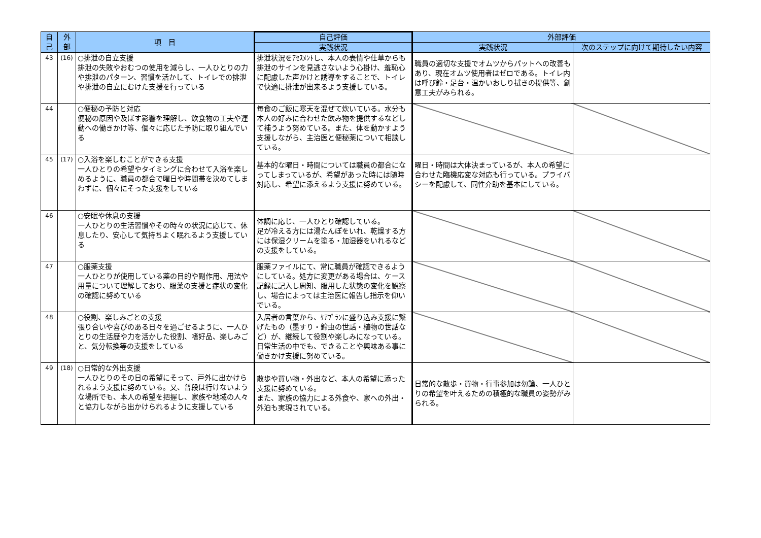| 自 己 | 外 部 | 項 目 | 自己評価 | 外部評価 | |
| --- | --- | --- | --- | --- | --- |
| | | | 実践状況 | 実践状況 | 次のステップに向けて期待したい内容 |
| 43 | (16) | ○排泄の自立支援 排泄の失敗やおむつの使用を減らし、一人ひとりの力や排泄のパターン、習慣を活かして、トイレでの排泄や排泄の自立にむけた支援を行っている | 排泄状況をｱｾｽﾒﾝﾄし、本人の表情や仕草からも排泄のサインを見逃さないよう心掛け、羞恥心に配慮した声かけと誘導をすることで、トイレで快適に排泄が出来るよう支援している。 | 職員の適切な支援でオムツからパットへの改善もあり、現在オムツ使用者はゼロである。トイレ内は呼び鈴・足台・温かいおしり拭きの提供等、創意工夫がみられる。 | |
| 44 | | ○便秘の予防と対応 便秘の原因や及ぼす影響を理解し、飲食物の工夫や運動への働きかけ等、個々に応じた予防に取り組んでいる | 毎食のご飯に寒天を混ぜて炊いている。水分も本人の好みに合わせた飲み物を提供するなどして補うよう努めている。また、体を動かすよう支援しながら、主治医と便秘薬について相談している。 | | |
| 45 | (17) | ○入浴を楽しむことができる支援 一人ひとりの希望やタイミングに合わせて入浴を楽しめるように、職員の都合で曜日や時間帯を決めてしまわずに、個々にそった支援をしている | 基本的な曜日・時間については職員の都合になってしまっているが、希望があった時には随時対応し、希望に添えるよう支援に努めている。 | 曜日・時間は大体決まっているが、本人の希望に合わせた臨機応変な対応も行っている。プライバシーを配慮して、同性介助を基本にしている。 | |
| 46 | | ○安眠や休息の支援 一人ひとりの生活習慣やその時々の状況に応じて、休息したり、安心して気持ちよく眠れるよう支援している | 体調に応じ、一人ひとり確認している。 足が冷える方には湯たんぽをいれ、乾燥する方には保湿クリームを塗る・加湿器をいれるなどの支援をしている。 | | |
| 47 | | ○服薬支援 一人ひとりが使用している薬の目的や副作用、用法や用量について理解しており、服薬の支援と症状の変化の確認に努めている | 服薬ファイルにて、常に職員が確認できるようにしている。処方に変更がある場合は、ケース記録に記入し周知、服用した状態の変化を観察し、場合によっては主治医に報告し指示を仰いでいる。 | | |
| 48 | | ○役割、楽しみごとの支援 張り合いや喜びのある日々を過ごせるように、一人ひとりの生活歴や力を活かした役割、嗜好品、楽しみごと、気分転換等の支援をしている | 入居者の言葉から、ｹｱﾌﾟﾗﾝに盛り込み支援に繋げたもの（墨すり・鈴虫の世話・植物の世話など）が、継続して役割や楽しみになっている。日常生活の中でも、できることや興味ある事に働きかけ支援に努めている。 | | |
| 49 | (18) | ○日常的な外出支援 一人ひとりのその日の希望にそって、戸外に出かけられるよう支援に努めている。又、普段は行けないような場所でも、本人の希望を把握し、家族や地域の人々と協力しながら出かけられるように支援している | 散歩や買い物・外出など、本人の希望に添った支援に努めている。 また、家族の協力による外食や、家への外出・外泊も実現されている。 | 日常的な散歩・買物・行事参加は勿論、一人ひとりの希望を叶えるための積極的な職員の姿勢がみられる。 | |